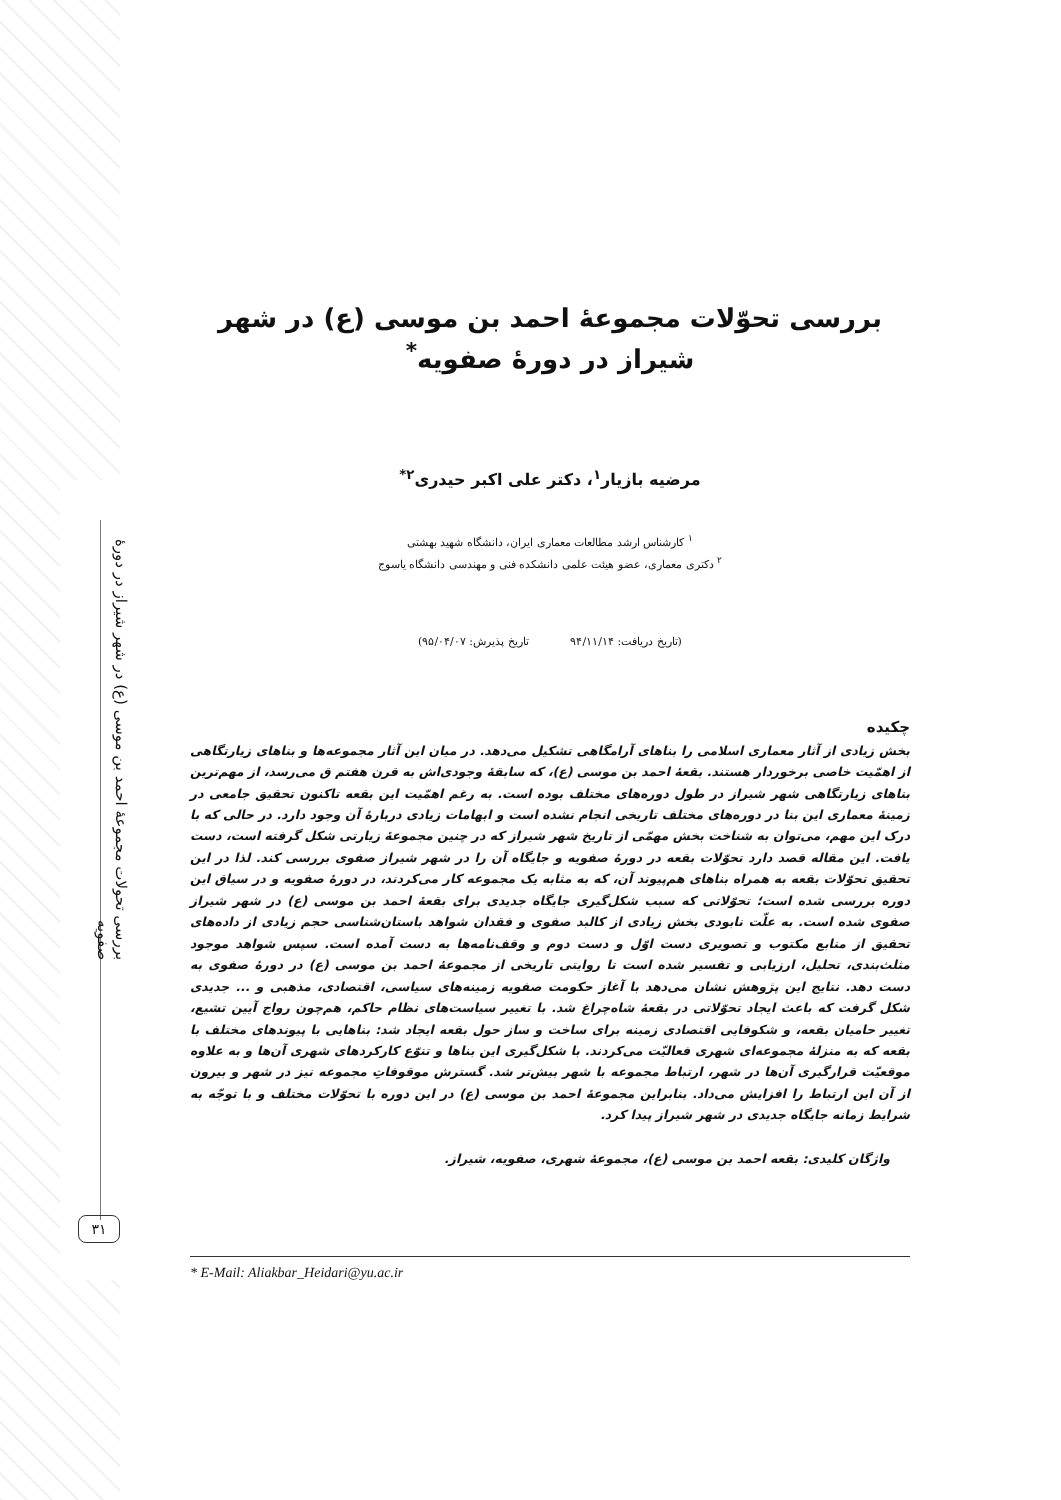بررسی تحولات مجموعهٔ احمد بن موسی (ع) در شهر شیراز در دورهٔ صفویه
بررسی تحوّلات مجموعهٔ احمد بن موسی (ع) در شهر شیراز در دورهٔ صفویه<sup>*</sup>
مرضیه بازیار<sup>۱</sup>، دکتر علی اکبر حیدری<sup>۲*</sup>
<sup>۱</sup> کارشناس ارشد مطالعات معماری ایران، دانشگاه شهید بهشتی
<sup>۲</sup> دکتری معماری، عضو هیئت علمی دانشکده فنی و مهندسی دانشگاه یاسوج
(تاریخ دریافت: ۹۴/۱۱/۱۴ تاریخ پذیرش: ۹۵/۰۴/۰۷)
چکیده
بخش زیادی از آثار معماری اسلامی را بناهای آرامگاهی تشکیل می‌دهد. در میان این آثار مجموعه‌ها و بناهای زیارتگاهی از اهمّیت خاصی برخوردار هستند. بقعهٔ احمد بن موسی (ع)، که سابقهٔ وجودی‌اش به قرن هفتم ق می‌رسد، از مهم‌ترین بناهای زیارتگاهی شهر شیراز در طول دوره‌های مختلف بوده است. به رغم اهمّیت این بقعه تاکنون تحقیق جامعی در زمینهٔ معماری این بنا در دوره‌های مختلف تاریخی انجام نشده است و ابهامات زیادی دربارهٔ آن وجود دارد. در حالی که با درک این مهم، می‌توان به شناخت بخش مهمّی از تاریخ شهر شیراز که در چنین مجموعهٔ زیارتی شکل گرفته است، دست یافت. این مقاله قصد دارد تحوّلات بقعه در دورهٔ صفویه و جایگاه آن را در شهر شیراز صفوی بررسی کند. لذا در این تحقیق تحوّلات بقعه به همراه بناهای هم‌پیوند آن، که به مثابه یک مجموعه کار می‌کردند، در دورهٔ صفویه و در سیاق این دوره بررسی شده است؛ تحوّلاتی که سبب شکل‌گیری جایگاه جدیدی برای بقعهٔ احمد بن موسی (ع) در شهر شیراز صفوی شده است. به علّت نابودی بخش زیادی از کالبد صفوی و فقدان شواهد باستان‌شناسی حجم زیادی از داده‌های تحقیق از منابع مکتوب و تصویری دست اوّل و دست دوم و وقف‌نامه‌ها به دست آمده است. سپس شواهد موجود مثلث‌بندی، تحلیل، ارزیابی و تفسیر شده است تا روایتی تاریخی از مجموعهٔ احمد بن موسی (ع) در دورهٔ صفوی به دست دهد. نتایج این پژوهش نشان می‌دهد با آغاز حکومت صفویه زمینه‌های سیاسی، اقتصادی، مذهبی و ... جدیدی شکل گرفت که باعث ایجاد تحوّلاتی در بقعهٔ شاه‌چراغ شد. با تغییر سیاست‌های نظام حاکم، هم‌چون رواج آیین تشیع، تغییر حامیان بقعه، و شکوفایی اقتصادی زمینه برای ساخت و ساز حول بقعه ایجاد شد: بناهایی با پیوندهای مختلف با بقعه که به منزلهٔ مجموعه‌ای شهری فعالیّت می‌کردند. با شکل‌گیری این بناها و تنوّع کارکردهای شهری آن‌ها و به علاوه موقعیّت قرارگیری آن‌ها در شهر، ارتباط مجموعه با شهر بیش‌تر شد. گسترش موقوفاتِ مجموعه نیز در شهر و بیرون از آن این ارتباط را افزایش می‌داد. بنابراین مجموعهٔ احمد بن موسی (ع) در این دوره با تحوّلات مختلف و با توجّه به شرایط زمانه جایگاه جدیدی در شهر شیراز پیدا کرد.
واژگان کلیدی: بقعه احمد بن موسی (ع)، مجموعهٔ شهری، صفویه، شیراز.
* E-Mail: Aliakbar_Heidari@yu.ac.ir
۳۱